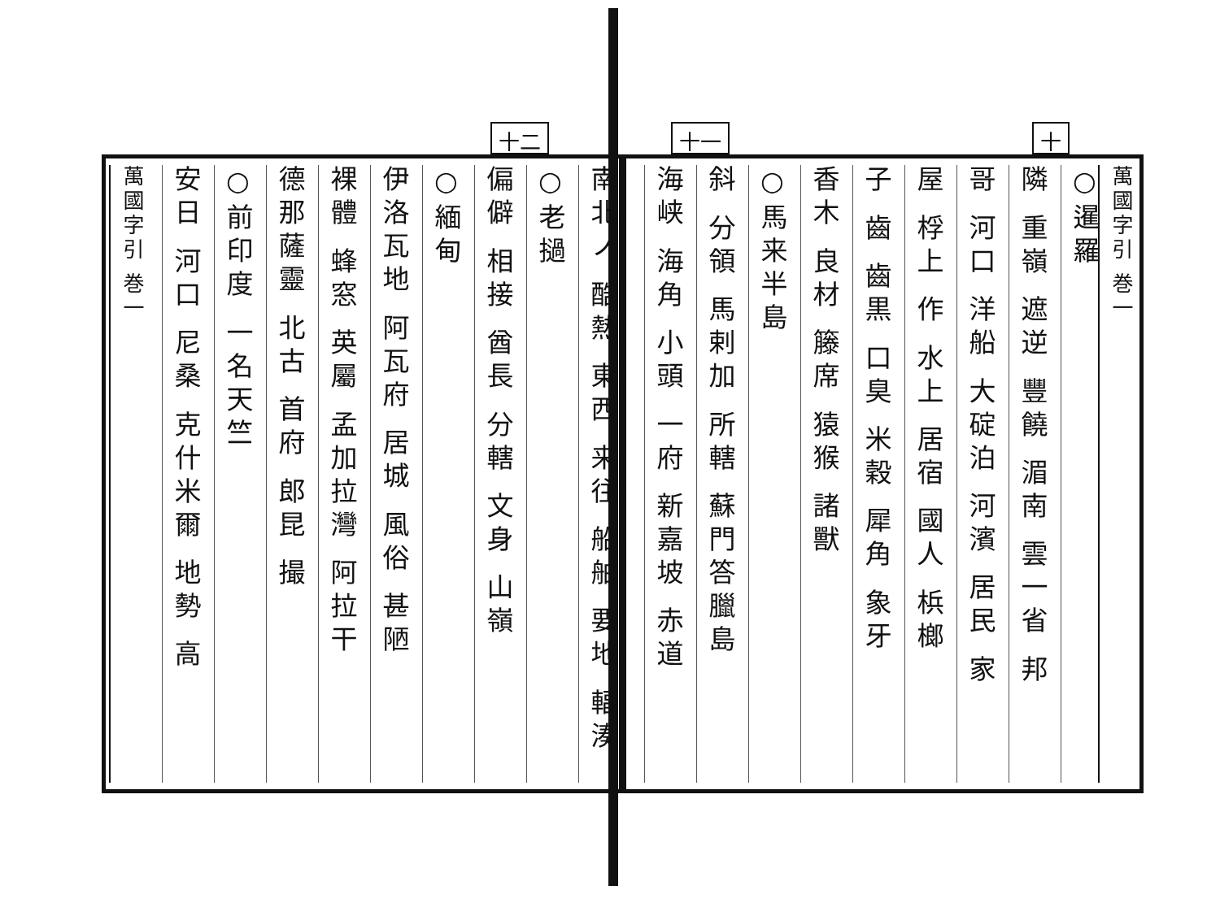十十一
萬國字引 巻一
○暹羅
隣 重嶺 遮逆 豐饒 湄南 雲一省 邦
哥 河口 洋船 大碇泊 河濱 居民 家
屋 桴上 作 水上 居宿 國人 梹榔
子 齒 齒黒 口臭 米穀 犀角 象牙
香木 良材 籐席 猿猴 諸獸
○馬来半島
斜 分領 馬剌加 所轄 蘇門答臘島
海峡 海角 小頭 一府 新嘉坡 赤道
十二
南北ノ 酷熱 東西 来往 船舶 要地 輻湊
○老撾
偏僻 相接 酋長 分轄 文身 山嶺
○緬甸
伊洛瓦地 阿瓦府 居城 風俗 甚陋
裸體 蜂窓 英屬 孟加拉灣 阿拉干
德那薩靈 北古 首府 郎昆 撮
○前印度 一名天竺
安日 河口 尼桑 克什米爾 地勢 高
萬國字引 巻一